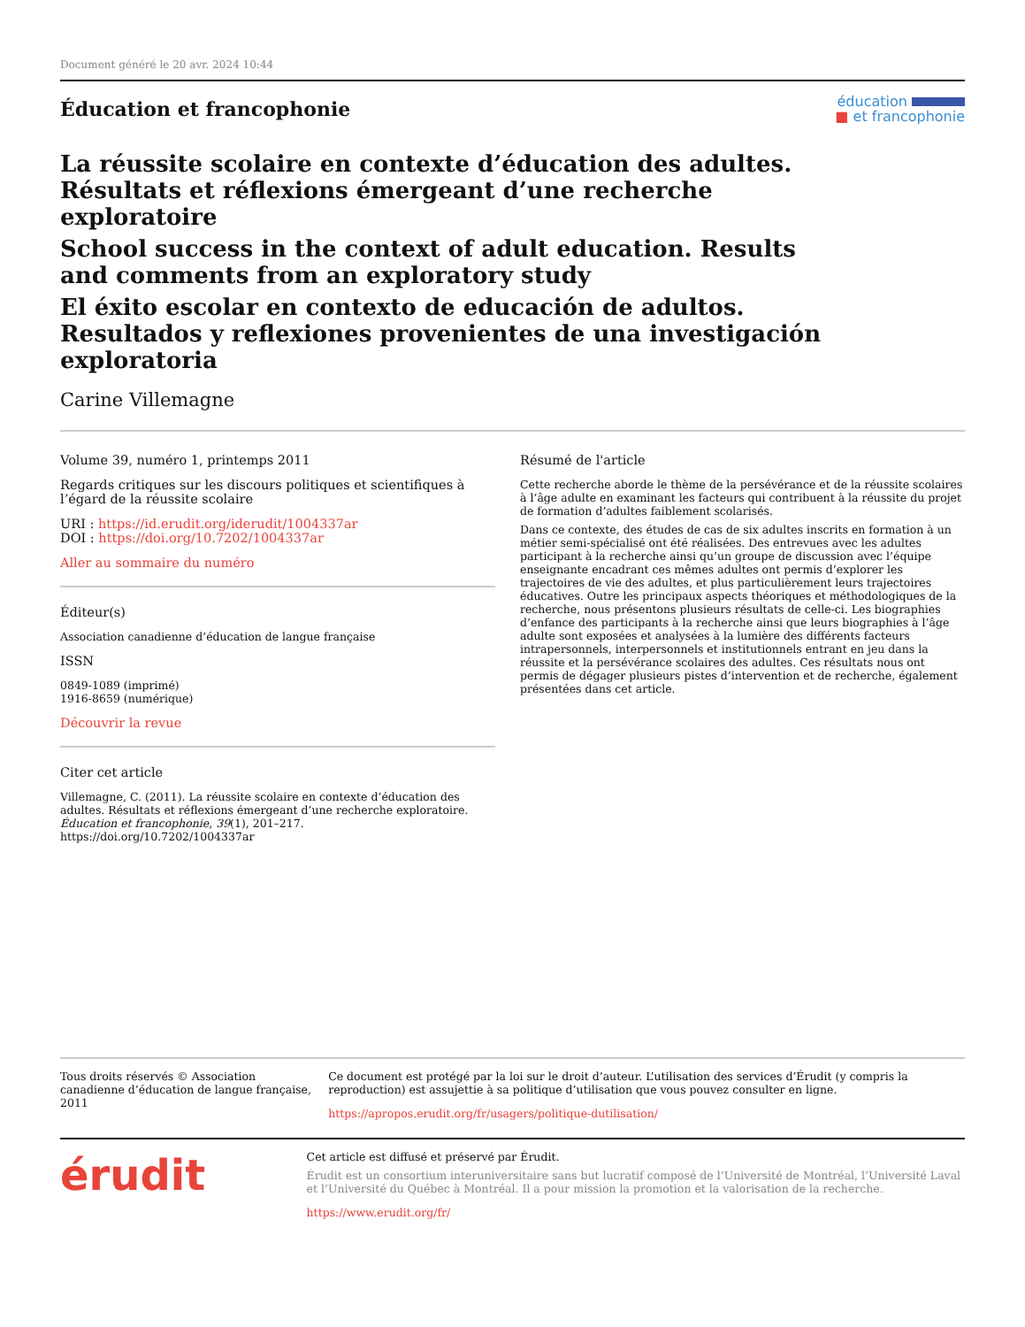Document généré le 20 avr. 2024 10:44
Éducation et francophonie
éducation
■ et francophonie
La réussite scolaire en contexte d’éducation des adultes. Résultats et réflexions émergeant d’une recherche exploratoire
School success in the context of adult education. Results and comments from an exploratory study
El éxito escolar en contexto de educación de adultos. Resultados y reflexiones provenientes de una investigación exploratoria
Carine Villemagne
Volume 39, numéro 1, printemps 2011
Regards critiques sur les discours politiques et scientifiques à l’égard de la réussite scolaire
URI : https://id.erudit.org/iderudit/1004337ar
DOI : https://doi.org/10.7202/1004337ar
Aller au sommaire du numéro
Éditeur(s)
Association canadienne d’éducation de langue française
ISSN
0849-1089 (imprimé)
1916-8659 (numérique)
Découvrir la revue
Citer cet article
Villemagne, C. (2011). La réussite scolaire en contexte d’éducation des adultes. Résultats et réflexions émergeant d’une recherche exploratoire. Éducation et francophonie, 39(1), 201–217. https://doi.org/10.7202/1004337ar
Résumé de l'article
Cette recherche aborde le thème de la persévérance et de la réussite scolaires à l’âge adulte en examinant les facteurs qui contribuent à la réussite du projet de formation d’adultes faiblement scolarisés.
Dans ce contexte, des études de cas de six adultes inscrits en formation à un métier semi-spécialisé ont été réalisées. Des entrevues avec les adultes participant à la recherche ainsi qu’un groupe de discussion avec l’équipe enseignante encadrant ces mêmes adultes ont permis d’explorer les trajectoires de vie des adultes, et plus particulièrement leurs trajectoires éducatives. Outre les principaux aspects théoriques et méthodologiques de la recherche, nous présentons plusieurs résultats de celle-ci. Les biographies d’enfance des participants à la recherche ainsi que leurs biographies à l’âge adulte sont exposées et analysées à la lumière des différents facteurs intrapersonnels, interpersonnels et institutionnels entrant en jeu dans la réussite et la persévérance scolaires des adultes. Ces résultats nous ont permis de dégager plusieurs pistes d’intervention et de recherche, également présentées dans cet article.
Tous droits réservés © Association canadienne d’éducation de langue française, 2011
Ce document est protégé par la loi sur le droit d’auteur. L’utilisation des services d’Érudit (y compris la reproduction) est assujettie à sa politique d’utilisation que vous pouvez consulter en ligne.
https://apropos.erudit.org/fr/usagers/politique-dutilisation/
érudit
Cet article est diffusé et préservé par Érudit.
Érudit est un consortium interuniversitaire sans but lucratif composé de l’Université de Montréal, l’Université Laval et l’Université du Québec à Montréal. Il a pour mission la promotion et la valorisation de la recherche.
https://www.erudit.org/fr/